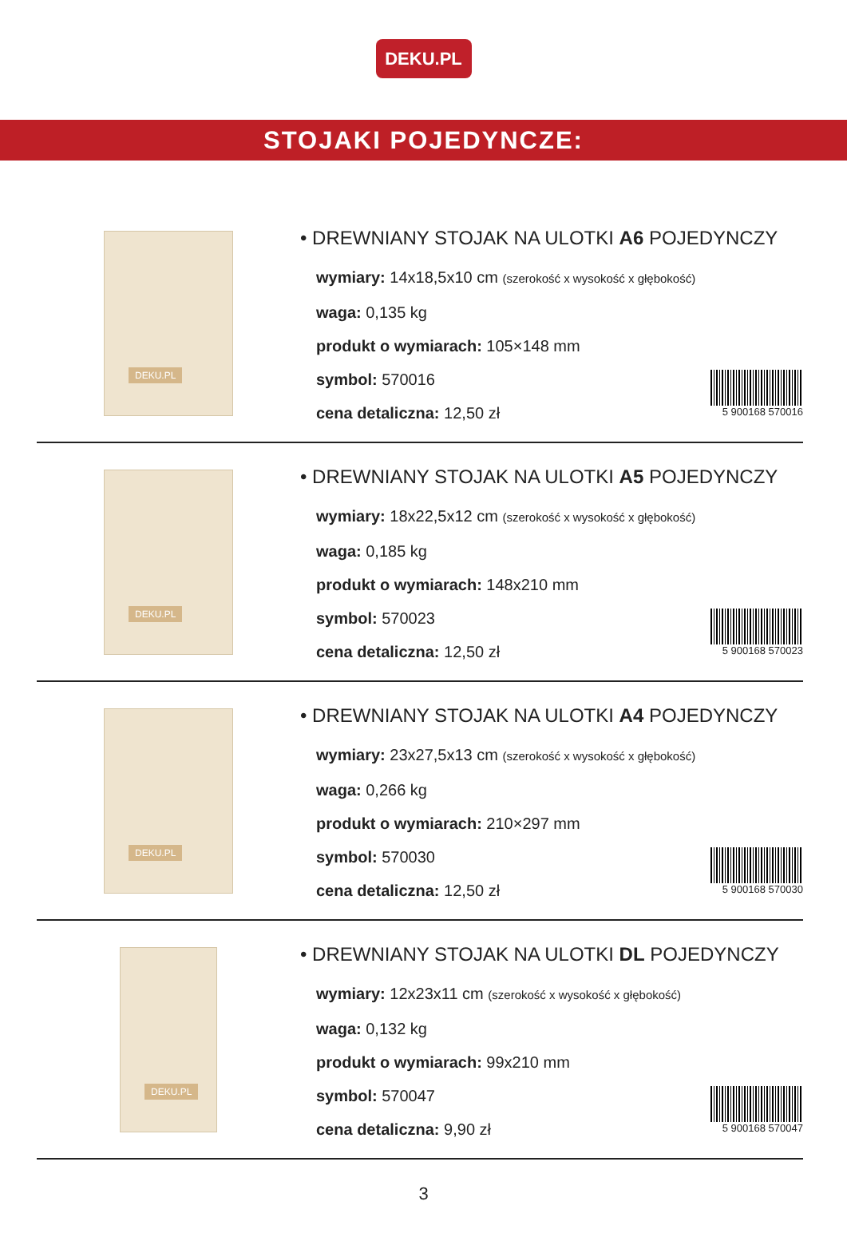DEKU.PL
STOJAKI POJEDYNCZE:
DEKU.PL
• DREWNIANY STOJAK NA ULOTKI A6 POJEDYNCZY
wymiary: 14x18,5x10 cm (szerokość x wysokość x głębokość)
waga: 0,135 kg
produkt o wymiarach: 105×148 mm
symbol: 570016
cena detaliczna: 12,50 zł
5 900168 570016
DEKU.PL
• DREWNIANY STOJAK NA ULOTKI A5 POJEDYNCZY
wymiary: 18x22,5x12 cm (szerokość x wysokość x głębokość)
waga: 0,185 kg
produkt o wymiarach: 148x210 mm
symbol: 570023
cena detaliczna: 12,50 zł
5 900168 570023
DEKU.PL
• DREWNIANY STOJAK NA ULOTKI A4 POJEDYNCZY
wymiary: 23x27,5x13 cm (szerokość x wysokość x głębokość)
waga: 0,266 kg
produkt o wymiarach: 210×297 mm
symbol: 570030
cena detaliczna: 12,50 zł
5 900168 570030
DEKU.PL
• DREWNIANY STOJAK NA ULOTKI DL POJEDYNCZY
wymiary: 12x23x11 cm (szerokość x wysokość x głębokość)
waga: 0,132 kg
produkt o wymiarach: 99x210 mm
symbol: 570047
cena detaliczna: 9,90 zł
5 900168 570047
3